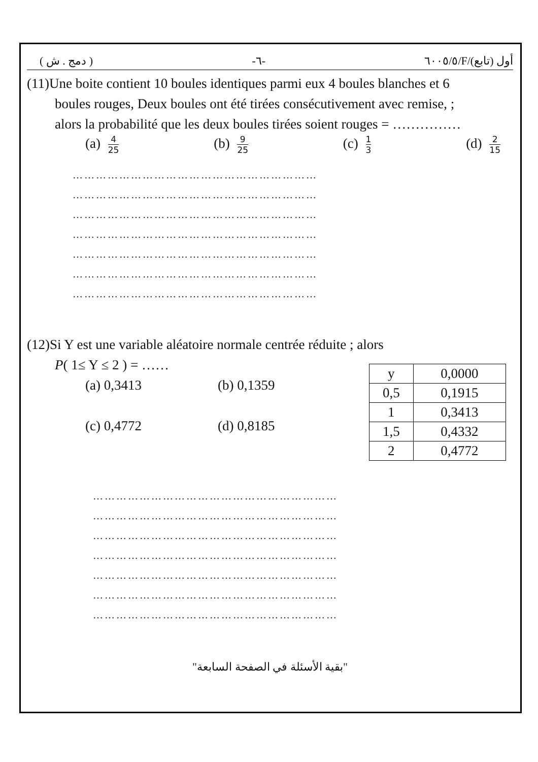( دمج . ش ) -٦- ٦٠٠٥/٥/F/أول (تابع)
(11)Une boite contient 10 boules identiques parmi eux 4 boules blanches et 6
boules rouges, Deux boules ont été tirées consécutivement avec remise, ;
alors la probabilité que les deux boules tirées soient rouges = ……………
(a) 4 25 (b) 9 25 (c) 1 3 (d) 2 15
………………………………………………………
………………………………………………………
………………………………………………………
………………………………………………………
………………………………………………………
………………………………………………………
………………………………………………………
(12)Si Y est une variable aléatoire normale centrée réduite ; alors
P( 1≤ Y ≤ 2 ) = ……
(a) 0,3413
(c) 0,4772
(b) 0,1359
(d) 0,8185
| y | 0,0000 |
| 0,5 | 0,1915 |
| 1 | 0,3413 |
| 1,5 | 0,4332 |
| 2 | 0,4772 |
………………………………………………………
………………………………………………………
………………………………………………………
………………………………………………………
………………………………………………………
………………………………………………………
………………………………………………………
"بقية الأسئلة في الصفحة السابعة"